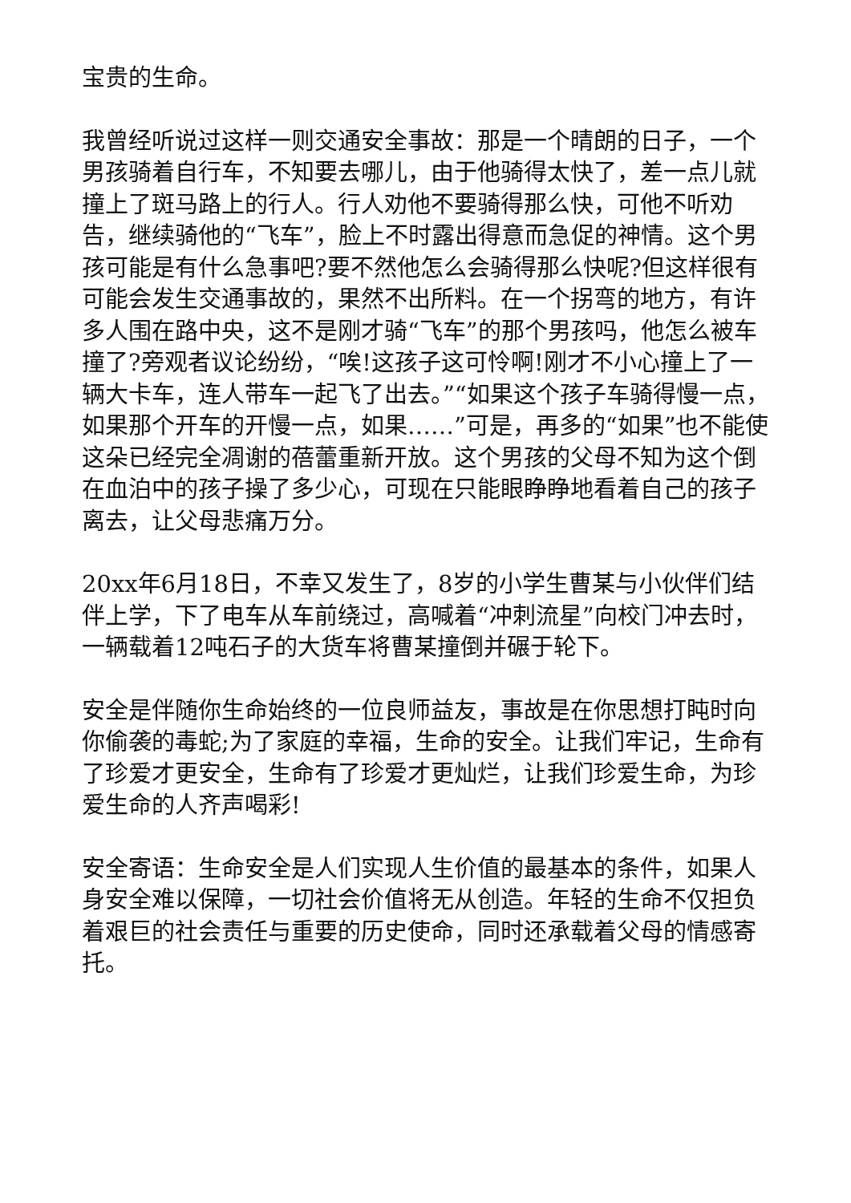宝贵的生命。
我曾经听说过这样一则交通安全事故：那是一个晴朗的日子，一个男孩骑着自行车，不知要去哪儿，由于他骑得太快了，差一点儿就撞上了斑马路上的行人。行人劝他不要骑得那么快，可他不听劝告，继续骑他的“飞车”，脸上不时露出得意而急促的神情。这个男孩可能是有什么急事吧?要不然他怎么会骑得那么快呢?但这样很有可能会发生交通事故的，果然不出所料。在一个拐弯的地方，有许多人围在路中央，这不是刚才骑“飞车”的那个男孩吗，他怎么被车撞了?旁观者议论纷纷，“唉!这孩子这可怜啊!刚才不小心撞上了一辆大卡车，连人带车一起飞了出去。”“如果这个孩子车骑得慢一点，如果那个开车的开慢一点，如果……”可是，再多的“如果”也不能使这朵已经完全凋谢的蓓蕾重新开放。这个男孩的父母不知为这个倒在血泊中的孩子操了多少心，可现在只能眼睁睁地看着自己的孩子离去，让父母悲痛万分。
20xx年6月18日，不幸又发生了，8岁的小学生曹某与小伙伴们结伴上学，下了电车从车前绕过，高喊着“冲刺流星”向校门冲去时，一辆载着12吨石子的大货车将曹某撞倒并碾于轮下。
安全是伴随你生命始终的一位良师益友，事故是在你思想打盹时向你偷袭的毒蛇;为了家庭的幸福，生命的安全。让我们牢记，生命有了珍爱才更安全，生命有了珍爱才更灿烂，让我们珍爱生命，为珍爱生命的人齐声喝彩!
安全寄语：生命安全是人们实现人生价值的最基本的条件，如果人身安全难以保障，一切社会价值将无从创造。年轻的生命不仅担负着艰巨的社会责任与重要的历史使命，同时还承载着父母的情感寄托。